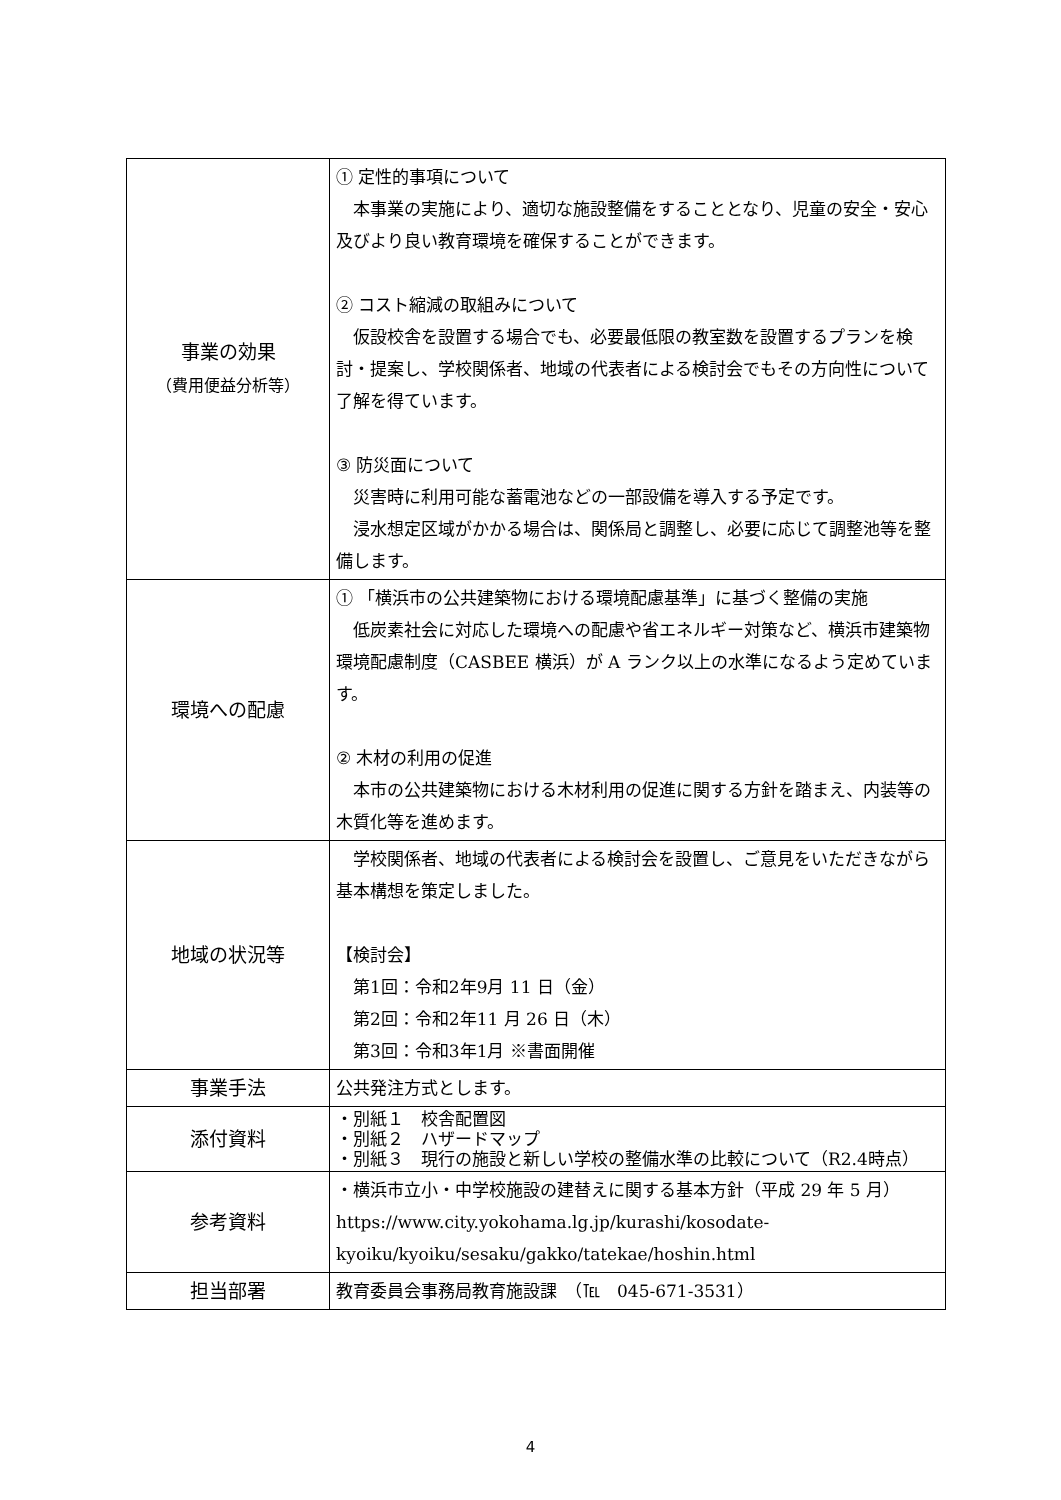| 事業の効果 （費用便益分析等） | ① 定性的事項について 本事業の実施により、適切な施設整備をすることとなり、児童の安全・安心及びより良い教育環境を確保することができます。 ② コスト縮減の取組みについて 仮設校舎を設置する場合でも、必要最低限の教室数を設置するプランを検討・提案し、学校関係者、地域の代表者による検討会でもその方向性について了解を得ています。 ③ 防災面について 災害時に利用可能な蓄電池などの一部設備を導入する予定です。 浸水想定区域がかかる場合は、関係局と調整し、必要に応じて調整池等を整備します。 |
| 環境への配慮 | ① 「横浜市の公共建築物における環境配慮基準」に基づく整備の実施 低炭素社会に対応した環境への配慮や省エネルギー対策など、横浜市建築物環境配慮制度（CASBEE 横浜）が A ランク以上の水準になるよう定めています。 ② 木材の利用の促進 本市の公共建築物における木材利用の促進に関する方針を踏まえ、内装等の木質化等を進めます。 |
| 地域の状況等 | 学校関係者、地域の代表者による検討会を設置し、ご意見をいただきながら基本構想を策定しました。 【検討会】 第1回：令和2年9月 11 日（金） 第2回：令和2年11 月 26 日（木） 第3回：令和3年1月 ※書面開催 |
| 事業手法 | 公共発注方式とします。 |
| 添付資料 | ・別紙１ 校舎配置図 ・別紙２ ハザードマップ ・別紙３ 現行の施設と新しい学校の整備水準の比較について（R2.4時点） |
| 参考資料 | ・横浜市立小・中学校施設の建替えに関する基本方針（平成 29 年 5 月） https://www.city.yokohama.lg.jp/kurashi/kosodate-kyoiku/kyoiku/sesaku/gakko/tatekae/hoshin.html |
| 担当部署 | 教育委員会事務局教育施設課 （℡ 045-671-3531） |
4